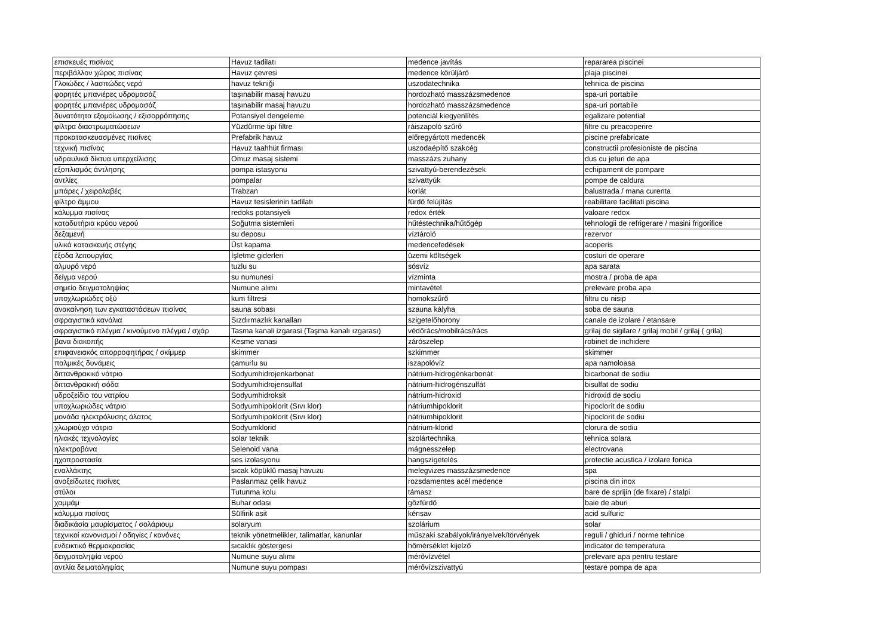| επισκευές πισίνας | Havuz tadilatı | medence javítás | repararea piscinei |
| περιβάλλον χώρος πισίνας | Havuz çevresi | medence körüljáró | plaja piscinei |
| Γλοιώδες / λασπώδες νερό | havuz tekniği | uszodatechnika | tehnica de piscina |
| φορητές μπανιέρες υδρομασάζ | taşınabilir masaj havuzu | hordozható masszázsmedence | spa-uri portabile |
| φορητές μπανιέρες υδρομασάζ | taşınabilir masaj havuzu | hordozható masszázsmedence | spa-uri portabile |
| δυνατότητα εξομοίωσης / εξισορρόπησης | Potansiyel dengeleme | potenciál kiegyenlítés | egalizare potential |
| φίλτρα διαστρωματώσεων | Yüzdürme tipi filtre | ráiszapoló szűrő | filtre cu preacoperire |
| προκατασκευασμένες πισίνες | Prefabrik havuz | előregyártott medencék | piscine prefabricate |
| τεχνική πισίνας | Havuz taahhüt firması | uszodaépítő szakcég | constructii profesioniste de piscina |
| υδραυλικά δίκτυα υπερχείλισης | Omuz masaj sistemi | masszázs zuhany | dus cu jeturi de apa |
| εξοπλισμός άντλησης | pompa istasyonu | szivattyú-berendezések | echipament de pompare |
| αντλίες | pompalar | szivattyúk | pompe de caldura |
| μπάρες / χειρολαβές | Trabzan | korlát | balustrada / mana curenta |
| φίλτρο άμμου | Havuz tesislerinin tadilatı | fürdő felújítás | reabilitare facilitati piscina |
| κάλυμμα πισίνας | redoks potansiyeli | redox érték | valoare redox |
| καταδυτήρια κρύου νερού | Soğutma sistemleri | hűtéstechnika/hűtőgép | tehnologii de refrigerare / masini frigorifice |
| δεξαμενή | su deposu | víztároló | rezervor |
| υλικά κατασκευής στέγης | Üst kapama | medencefedések | acoperis |
| έξοδα λειτουργίας | İşletme giderleri | üzemi költségek | costuri de operare |
| αλμυρό νερό | tuzlu su | sósvíz | apa sarata |
| δείγμα νερού | su numunesi | vízminta | mostra / proba de apa |
| σημείο δειγματοληψίας | Numune alımı | mintavétel | prelevare proba apa |
| υποχλωριώδες οξύ | kum filtresi | homokszűrő | filtru cu nisip |
| ανακαίνηση των εγκαταστάσεων πισίνας | sauna sobası | szauna kályha | soba de sauna |
| σφραγιστικά κανάλια | Sızdırmazlık kanalları | szigetelőhorony | canale de izolare / etansare |
| σφραγιστικό πλέγμα / κινούμενο πλέγμα / σχάρ | Tasma kanali izgarasi (Taşma kanalı ızgarası) | védőrács/mobilrács/rács | grilaj de sigilare / grilaj mobil / grilaj ( grila) |
| βανα διακοπής | Kesme vanasi | zárószelep | robinet de inchidere |
| επιφανειακός απορροφητήρας / σκίμμερ | skimmer | szkimmer | skimmer |
| παλμικές δυνάμεις | çamurlu su | iszapolóvíz | apa namoloasa |
| διττανθρακικό νάτριο | Sodyumhidrojenkarbonat | nátrium-hidrogénkarbonát | bicarbonat de sodiu |
| διττανθρακική σόδα | Sodyumhidrojensulfat | nátrium-hidrogénszulfát | bisulfat de sodiu |
| υδροξείδιο του νατρίου | Sodyumhidroksit | nátrium-hidroxid | hidroxid de sodiu |
| υποχλωριώδες νάτριο | Sodyumhipoklorit (Sıvı klor) | nátriumhipoklorit | hipoclorit de sodiu |
| μονάδα ηλεκτρόλυσης άλατος | Sodyumhipoklorit (Sıvı klor) | nátriumhipoklorit | hipoclorit de sodiu |
| χλωριούχο νάτριο | Sodyumklorid | nátrium-klorid | clorura de sodiu |
| ηλιακές τεχνολογίες | solar teknik | szolártechnika | tehnica solara |
| ηλεκτροβάνα | Selenoid vana | mágnesszelep | electrovana |
| ηχοπροστασία | ses izolasyonu | hangszigetelés | protectie acustica / izolare fonica |
| εναλλάκτης | sıcak köpüklü masaj havuzu | melegvizes masszázsmedence | spa |
| ανοξείδωτες πισίνες | Paslanmaz çelik havuz | rozsdamentes acél medence | piscina din inox |
| στύλοι | Tutunma kolu | támasz | bare de sprijin (de fixare) / stalpi |
| χαμμάμ | Buhar odası | gőzfürdő | baie de aburi |
| κάλυμμα πισίνας | Sülfirik asit | kénsav | acid sulfuric |
| διαδικάσία μαυρίσματος / σολάριουμ | solaryum | szolárium | solar |
| τεχνικοί κανονισμοί / οδηγίες / κανόνες | teknik yönetmelikler, talimatlar, kanunlar | műszaki szabályok/irányelvek/törvények | reguli / ghiduri / norme tehnice |
| ενδεικτικό θερμοκρασίας | sıcaklık göstergesi | hőmérséklet kijelző | indicator de temperatura |
| δειγματοληψία νερού | Numune suyu alımı | mérővízvétel | prelevare apa pentru testare |
| αντλία δειματοληψίας | Numune suyu pompası | mérővízszivattyú | testare pompa de apa |